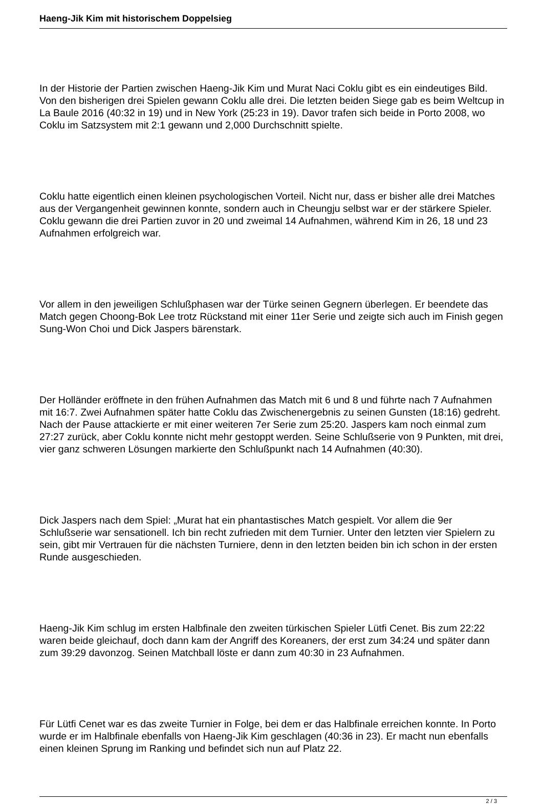Haeng-Jik Kim mit historischem Doppelsieg
In der Historie der Partien zwischen Haeng-Jik Kim und Murat Naci Coklu gibt es ein eindeutiges Bild. Von den bisherigen drei Spielen gewann Coklu alle drei. Die letzten beiden Siege gab es beim Weltcup in La Baule 2016 (40:32 in 19) und in New York (25:23 in 19). Davor trafen sich beide in Porto 2008, wo Coklu im Satzsystem mit 2:1 gewann und 2,000 Durchschnitt spielte.
Coklu hatte eigentlich einen kleinen psychologischen Vorteil. Nicht nur, dass er bisher alle drei Matches aus der Vergangenheit gewinnen konnte, sondern auch in Cheungju selbst war er der stärkere Spieler. Coklu gewann die drei Partien zuvor in 20 und zweimal 14 Aufnahmen, während Kim in 26, 18 und 23 Aufnahmen erfolgreich war.
Vor allem in den jeweiligen Schlußphasen war der Türke seinen Gegnern überlegen. Er beendete das Match gegen Choong-Bok Lee trotz Rückstand mit einer 11er Serie und zeigte sich auch im Finish gegen Sung-Won Choi und Dick Jaspers bärenstark.
Der Holländer eröffnete in den frühen Aufnahmen das Match mit 6 und 8 und führte nach 7 Aufnahmen mit 16:7. Zwei Aufnahmen später hatte Coklu das Zwischenergebnis zu seinen Gunsten (18:16) gedreht. Nach der Pause attackierte er mit einer weiteren 7er Serie zum 25:20. Jaspers kam noch einmal zum 27:27 zurück, aber Coklu konnte nicht mehr gestoppt werden. Seine Schlußserie von 9 Punkten, mit drei, vier ganz schweren Lösungen markierte den Schlußpunkt nach 14 Aufnahmen (40:30).
Dick Jaspers nach dem Spiel: „Murat hat ein phantastisches Match gespielt. Vor allem die 9er Schlußserie war sensationell. Ich bin recht zufrieden mit dem Turnier. Unter den letzten vier Spielern zu sein, gibt mir Vertrauen für die nächsten Turniere, denn in den letzten beiden bin ich schon in der ersten Runde ausgeschieden.
Haeng-Jik Kim schlug im ersten Halbfinale den zweiten türkischen Spieler Lütfi Cenet. Bis zum 22:22 waren beide gleichauf, doch dann kam der Angriff des Koreaners, der erst zum 34:24 und später dann zum 39:29 davonzog. Seinen Matchball löste er dann zum 40:30 in 23 Aufnahmen.
Für Lütfi Cenet war es das zweite Turnier in Folge, bei dem er das Halbfinale erreichen konnte. In Porto wurde er im Halbfinale ebenfalls von Haeng-Jik Kim geschlagen (40:36 in 23). Er macht nun ebenfalls einen kleinen Sprung im Ranking und befindet sich nun auf Platz 22.
2 / 3